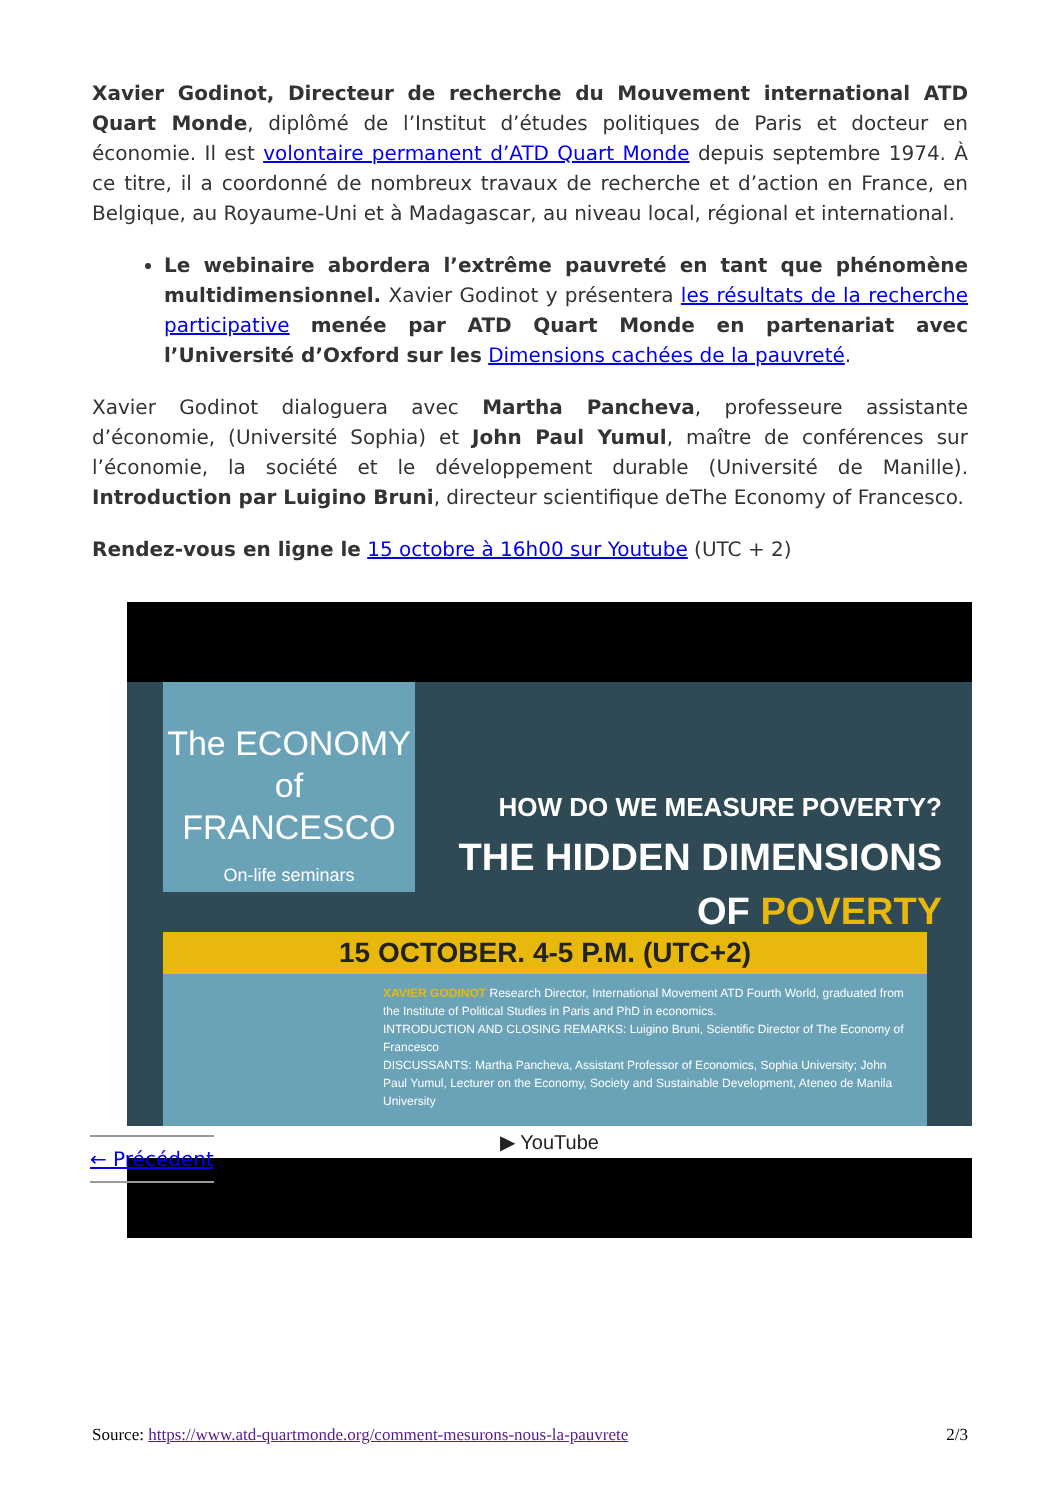Xavier Godinot, Directeur de recherche du Mouvement international ATD Quart Monde, diplômé de l’Institut d’études politiques de Paris et docteur en économie. Il est volontaire permanent d’ATD Quart Monde depuis septembre 1974. À ce titre, il a coordonné de nombreux travaux de recherche et d’action en France, en Belgique, au Royaume-Uni et à Madagascar, au niveau local, régional et international.
Le webinaire abordera l’extrême pauvreté en tant que phénomène multidimensionnel. Xavier Godinot y présentera les résultats de la recherche participative menée par ATD Quart Monde en partenariat avec l’Université d’Oxford sur les Dimensions cachées de la pauvreté.
Xavier Godinot dialoguera avec Martha Pancheva, professeure assistante d’économie, (Université Sophia) et John Paul Yumul, maître de conférences sur l’économie, la société et le développement durable (Université de Manille). Introduction par Luigino Bruni, directeur scientifique deThe Economy of Francesco.
Rendez-vous en ligne le 15 octobre à 16h00 sur Youtube (UTC + 2)
The ECONOMY of
FRANCESCO
On-life seminars
HOW DO WE MEASURE POVERTY?
THE HIDDEN DIMENSIONS
OF POVERTY
15 OCTOBER. 4-5 P.M. (UTC+2)
XAVIER GODINOT Research Director, International Movement ATD Fourth World, graduated from the Institute of Political Studies in Paris and PhD in economics.
INTRODUCTION AND CLOSING REMARKS: Luigino Bruni, Scientific Director of The Economy of Francesco
DISCUSSANTS: Martha Pancheva, Assistant Professor of Economics, Sophia University; John Paul Yumul, Lecturer on the Economy, Society and Sustainable Development, Ateneo de Manila University
▶ YouTube
← Précédent
Source: https://www.atd-quartmonde.org/comment-mesurons-nous-la-pauvrete 2/3